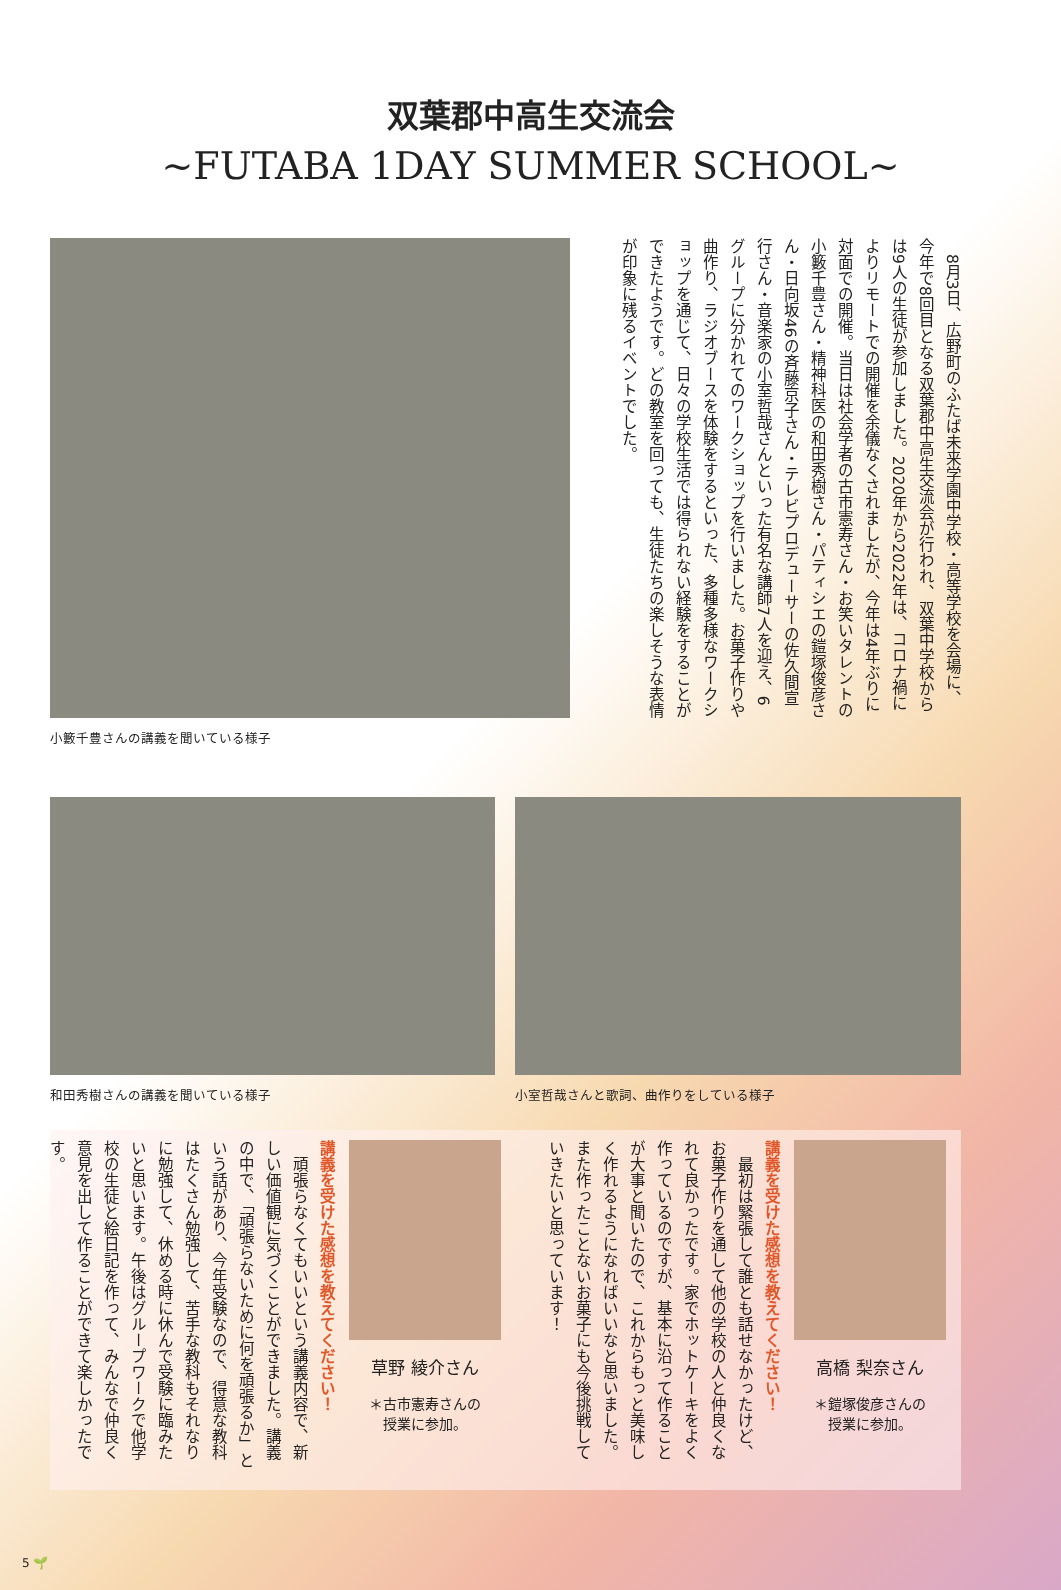双葉郡中高生交流会
~FUTABA 1DAY SUMMER SCHOOL~
小籔千豊さんの講義を聞いている様子
　8月3日、広野町のふたば未来学園中学校・高等学校を会場に、今年で8回目となる双葉郡中高生交流会が行われ、双葉中学校からは9人の生徒が参加しました。2020年から2022年は、コロナ禍によりリモートでの開催を余儀なくされましたが、今年は4年ぶりに対面での開催。当日は社会学者の古市憲寿さん・お笑いタレントの小籔千豊さん・精神科医の和田秀樹さん・パティシエの鎧塚俊彦さん・日向坂46の斉藤京子さん・テレビプロデューサーの佐久間宣行さん・音楽家の小室哲哉さんといった有名な講師7人を迎え、6グループに分かれてのワークショップを行いました。お菓子作りや曲作り、ラジオブースを体験をするといった、多種多様なワークショップを通じて、日々の学校生活では得られない経験をすることができたようです。どの教室を回っても、生徒たちの楽しそうな表情が印象に残るイベントでした。
和田秀樹さんの講義を聞いている様子 小室哲哉さんと歌詞、曲作りをしている様子
高橋 梨奈さん
＊鎧塚俊彦さんの
授業に参加。
講義を受けた感想を教えてください！
　最初は緊張して誰とも話せなかったけど、お菓子作りを通して他の学校の人と仲良くなれて良かったです。家でホットケーキをよく作っているのですが、基本に沿って作ることが大事と聞いたので、これからもっと美味しく作れるようになればいいなと思いました。また作ったことないお菓子にも今後挑戦していきたいと思っています！
草野 綾介さん
＊古市憲寿さんの
授業に参加。
講義を受けた感想を教えてください！
　頑張らなくてもいいという講義内容で、新しい価値観に気づくことができました。講義の中で、「頑張らないために何を頑張るか」という話があり、今年受験なので、得意な教科はたくさん勉強して、苦手な教科もそれなりに勉強して、休める時に休んで受験に臨みたいと思います。午後はグループワークで他学校の生徒と絵日記を作って、みんなで仲良く意見を出して作ることができて楽しかったです。
5 🌱